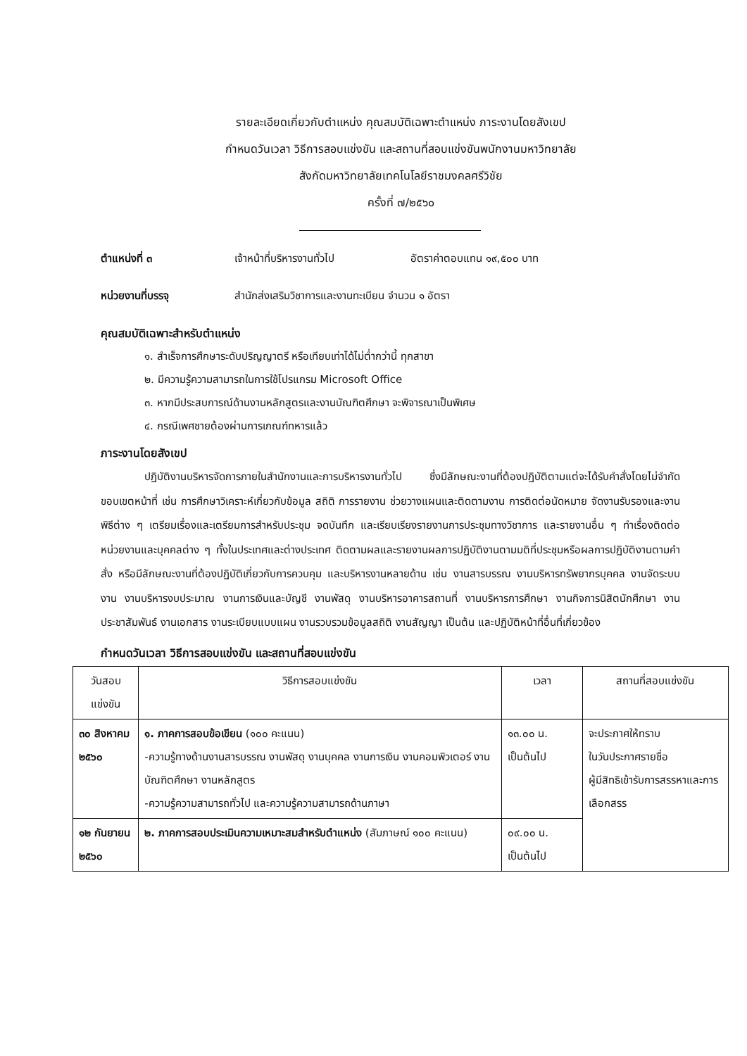รายละเอียดเกี่ยวกับตำแหน่ง คุณสมบัติเฉพาะตำแหน่ง ภาระงานโดยสังเขป
กำหนดวันเวลา วิธีการสอบแข่งขัน และสถานที่สอบแข่งขันพนักงานมหาวิทยาลัย
สังกัดมหาวิทยาลัยเทคโนโลยีราชมงคลศรีวิชัย
ครั้งที่ ๗/๒๕๖๐
ตำแหน่งที่ ๓ เจ้าหน้าที่บริหารงานทั่วไป อัตราค่าตอบแทน ๑๙,๕๐๐ บาท
หน่วยงานที่บรรจุ สำนักส่งเสริมวิชาการและงานทะเบียน จำนวน ๑ อัตรา
คุณสมบัติเฉพาะสำหรับตำแหน่ง
๑. สำเร็จการศึกษาระดับปริญญาตรี หรือเทียบเท่าได้ไม่ต่ำกว่านี้ ทุกสาขา
๒. มีความรู้ความสามารถในการใช้โปรแกรม Microsoft Office
๓. หากมีประสบการณ์ด้านงานหลักสูตรและงานบัณฑิตศึกษา จะพิจารณาเป็นพิเศษ
๔. กรณีเพศชายต้องผ่านการเกณฑ์ทหารแล้ว
ภาระงานโดยสังเขป
ปฏิบัติงานบริหารจัดการภายในสำนักงานและการบริหารงานทั่วไป ซึ่งมีลักษณะงานที่ต้องปฏิบัติตามแต่จะได้รับคำสั่งโดยไม่จำกัดขอบเขตหน้าที่ เช่น การศึกษาวิเคราะห์เกี่ยวกับข้อมูล สถิติ การรายงาน ช่วยวางแผนและติดตามงาน การติดต่อนัดหมาย จัดงานรับรองและงานพิธีต่าง ๆ เตรียมเรื่องและเตรียมการสำหรับประชุม จดบันทึก และเรียบเรียงรายงานการประชุมทางวิชาการ และรายงานอื่น ๆ ทำเรื่องติดต่อหน่วยงานและบุคคลต่าง ๆ ทั้งในประเทศและต่างประเทศ ติดตามผลและรายงานผลการปฏิบัติงานตามมติที่ประชุมหรือผลการปฏิบัติงานตามคำสั่ง หรือมีลักษณะงานที่ต้องปฏิบัติเกี่ยวกับการควบคุม และบริหารงานหลายด้าน เช่น งานสารบรรณ งานบริหารทรัพยากรบุคคล งานจัดระบบงาน งานบริหารงบประมาณ งานการเงินและบัญชี งานพัสดุ งานบริหารอาคารสถานที่ งานบริหารการศึกษา งานกิจการนิสิตนักศึกษา งานประชาสัมพันธ์ งานเอกสาร งานระเบียบแบบแผน งานรวบรวมข้อมูลสถิติ งานสัญญา เป็นต้น และปฏิบัติหน้าที่อื่นที่เกี่ยวข้อง
กำหนดวันเวลา วิธีการสอบแข่งขัน และสถานที่สอบแข่งขัน
| วันสอบแข่งขัน | วิธีการสอบแข่งขัน | เวลา | สถานที่สอบแข่งขัน |
| --- | --- | --- | --- |
| ๓๐ สิงหาคม ๒๕๖๐ | ๑. ภาคการสอบข้อเขียน (๑๐๐ คะแนน) -ความรู้ทางด้านงานสารบรรณ งานพัสดุ งานบุคคล งานการเงิน งานคอมพิวเตอร์ งานบัณฑิตศึกษา งานหลักสูตร -ความรู้ความสามารถทั่วไป และความรู้ความสามารถด้านภาษา | ๑๓.๐๐ น. เป็นต้นไป | จะประกาศให้ทราบ ในวันประกาศรายชื่อ ผู้มีสิทธิเข้ารับการสรรหาและการเลือกสรร |
| ๑๒ กันยายน ๒๕๖๐ | ๒. ภาคการสอบประเมินความเหมาะสมสำหรับตำแหน่ง (สัมภาษณ์ ๑๐๐ คะแนน) | ๐๙.๐๐ น. เป็นต้นไป | |